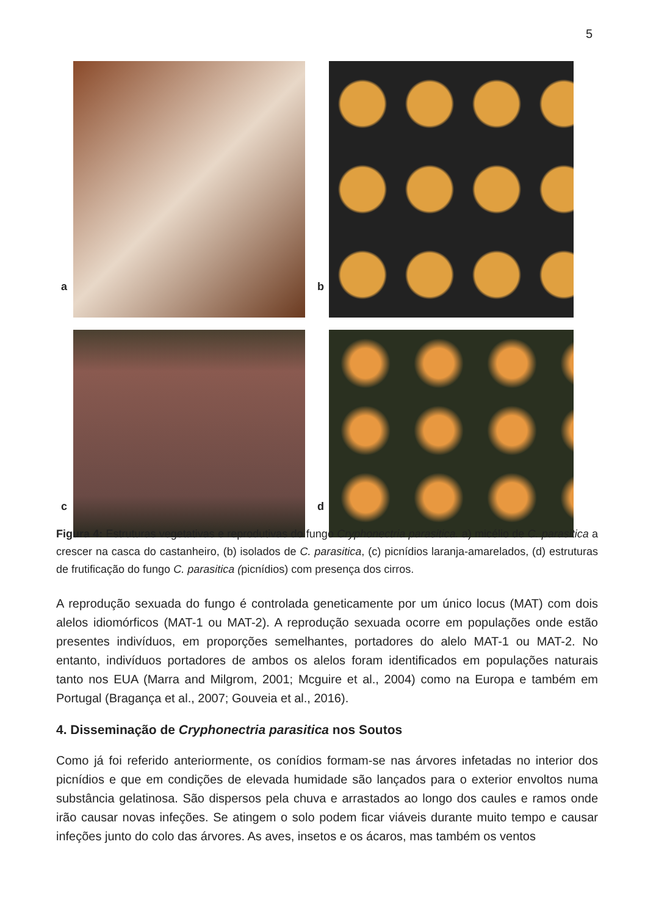5
a b
c d
Figura 4: Estruturas vegetativas e reprodutivas do fungo Cryphonectria parasitica. a) micélio de C. parasitica a crescer na casca do castanheiro, (b) isolados de C. parasitica, (c) picnídios laranja-amarelados, (d) estruturas de frutificação do fungo C. parasitica (picnídios) com presença dos cirros.
A reprodução sexuada do fungo é controlada geneticamente por um único locus (MAT) com dois alelos idiomórficos (MAT-1 ou MAT-2). A reprodução sexuada ocorre em populações onde estão presentes indivíduos, em proporções semelhantes, portadores do alelo MAT-1 ou MAT-2. No entanto, indivíduos portadores de ambos os alelos foram identificados em populações naturais tanto nos EUA (Marra and Milgrom, 2001; Mcguire et al., 2004) como na Europa e também em Portugal (Bragança et al., 2007; Gouveia et al., 2016).
4. Disseminação de Cryphonectria parasitica nos Soutos
Como já foi referido anteriormente, os conídios formam-se nas árvores infetadas no interior dos picnídios e que em condições de elevada humidade são lançados para o exterior envoltos numa substância gelatinosa. São dispersos pela chuva e arrastados ao longo dos caules e ramos onde irão causar novas infeções. Se atingem o solo podem ficar viáveis durante muito tempo e causar infeções junto do colo das árvores. As aves, insetos e os ácaros, mas também os ventos